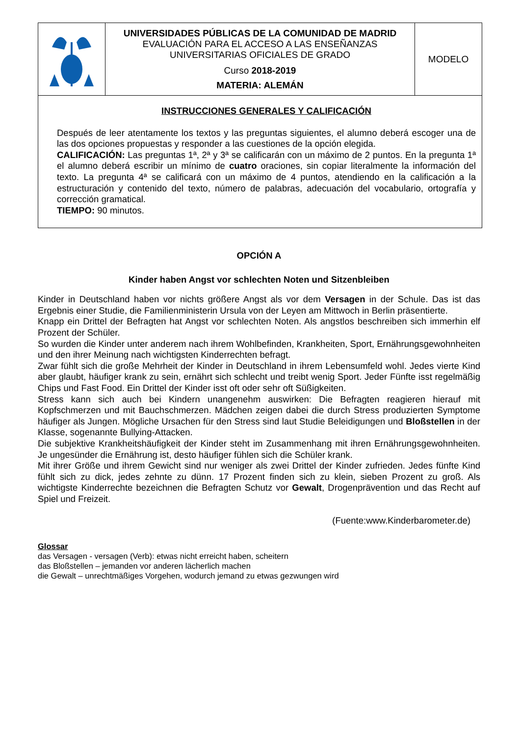| | UNIVERSIDADES PÚBLICAS DE LA COMUNIDAD DE MADRID EVALUACIÓN PARA EL ACCESO A LAS ENSEÑANZAS UNIVERSITARIAS OFICIALES DE GRADO Curso 2018-2019 MATERIA: ALEMÁN | MODELO |
| INSTRUCCIONES GENERALES Y CALIFICACIÓN Después de leer atentamente los textos y las preguntas siguientes, el alumno deberá escoger una de las dos opciones propuestas y responder a las cuestiones de la opción elegida. CALIFICACIÓN: Las preguntas 1ª, 2ª y 3ª se calificarán con un máximo de 2 puntos. En la pregunta 1ª el alumno deberá escribir un mínimo de cuatro oraciones, sin copiar literalmente la información del texto. La pregunta 4ª se calificará con un máximo de 4 puntos, atendiendo en la calificación a la estructuración y contenido del texto, número de palabras, adecuación del vocabulario, ortografía y corrección gramatical. TIEMPO: 90 minutos. | | |
OPCIÓN A
Kinder haben Angst vor schlechten Noten und Sitzenbleiben
Kinder in Deutschland haben vor nichts größere Angst als vor dem Versagen in der Schule. Das ist das Ergebnis einer Studie, die Familienministerin Ursula von der Leyen am Mittwoch in Berlin präsentierte.
Knapp ein Drittel der Befragten hat Angst vor schlechten Noten. Als angstlos beschreiben sich immerhin elf Prozent der Schüler.
So wurden die Kinder unter anderem nach ihrem Wohlbefinden, Krankheiten, Sport, Ernährungsgewohnheiten und den ihrer Meinung nach wichtigsten Kinderrechten befragt.
Zwar fühlt sich die große Mehrheit der Kinder in Deutschland in ihrem Lebensumfeld wohl. Jedes vierte Kind aber glaubt, häufiger krank zu sein, ernährt sich schlecht und treibt wenig Sport. Jeder Fünfte isst regelmäßig Chips und Fast Food. Ein Drittel der Kinder isst oft oder sehr oft Süßigkeiten.
Stress kann sich auch bei Kindern unangenehm auswirken: Die Befragten reagieren hierauf mit Kopfschmerzen und mit Bauchschmerzen. Mädchen zeigen dabei die durch Stress produzierten Symptome häufiger als Jungen. Mögliche Ursachen für den Stress sind laut Studie Beleidigungen und Bloßstellen in der Klasse, sogenannte Bullying-Attacken.
Die subjektive Krankheitshäufigkeit der Kinder steht im Zusammenhang mit ihren Ernährungsgewohnheiten. Je ungesünder die Ernährung ist, desto häufiger fühlen sich die Schüler krank.
Mit ihrer Größe und ihrem Gewicht sind nur weniger als zwei Drittel der Kinder zufrieden. Jedes fünfte Kind fühlt sich zu dick, jedes zehnte zu dünn. 17 Prozent finden sich zu klein, sieben Prozent zu groß. Als wichtigste Kinderrechte bezeichnen die Befragten Schutz vor Gewalt, Drogenprävention und das Recht auf Spiel und Freizeit.
(Fuente:www.Kinderbarometer.de)
Glossar
das Versagen - versagen (Verb): etwas nicht erreicht haben, scheitern
das Bloßstellen – jemanden vor anderen lächerlich machen
die Gewalt – unrechtmäßiges Vorgehen, wodurch jemand zu etwas gezwungen wird